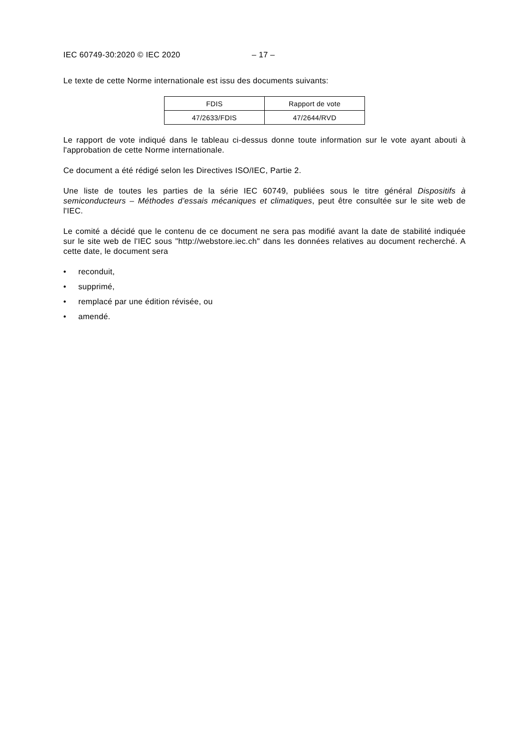IEC 60749-30:2020 © IEC 2020 – 17 –
Le texte de cette Norme internationale est issu des documents suivants:
| FDIS | Rapport de vote |
| 47/2633/FDIS | 47/2644/RVD |
Le rapport de vote indiqué dans le tableau ci-dessus donne toute information sur le vote ayant abouti à l'approbation de cette Norme internationale.
Ce document a été rédigé selon les Directives ISO/IEC, Partie 2.
Une liste de toutes les parties de la série IEC 60749, publiées sous le titre général Dispositifs à semiconducteurs – Méthodes d’essais mécaniques et climatiques, peut être consultée sur le site web de l'IEC.
Le comité a décidé que le contenu de ce document ne sera pas modifié avant la date de stabilité indiquée sur le site web de l'IEC sous "http://webstore.iec.ch" dans les données relatives au document recherché. A cette date, le document sera
• reconduit,
• supprimé,
• remplacé par une édition révisée, ou
• amendé.